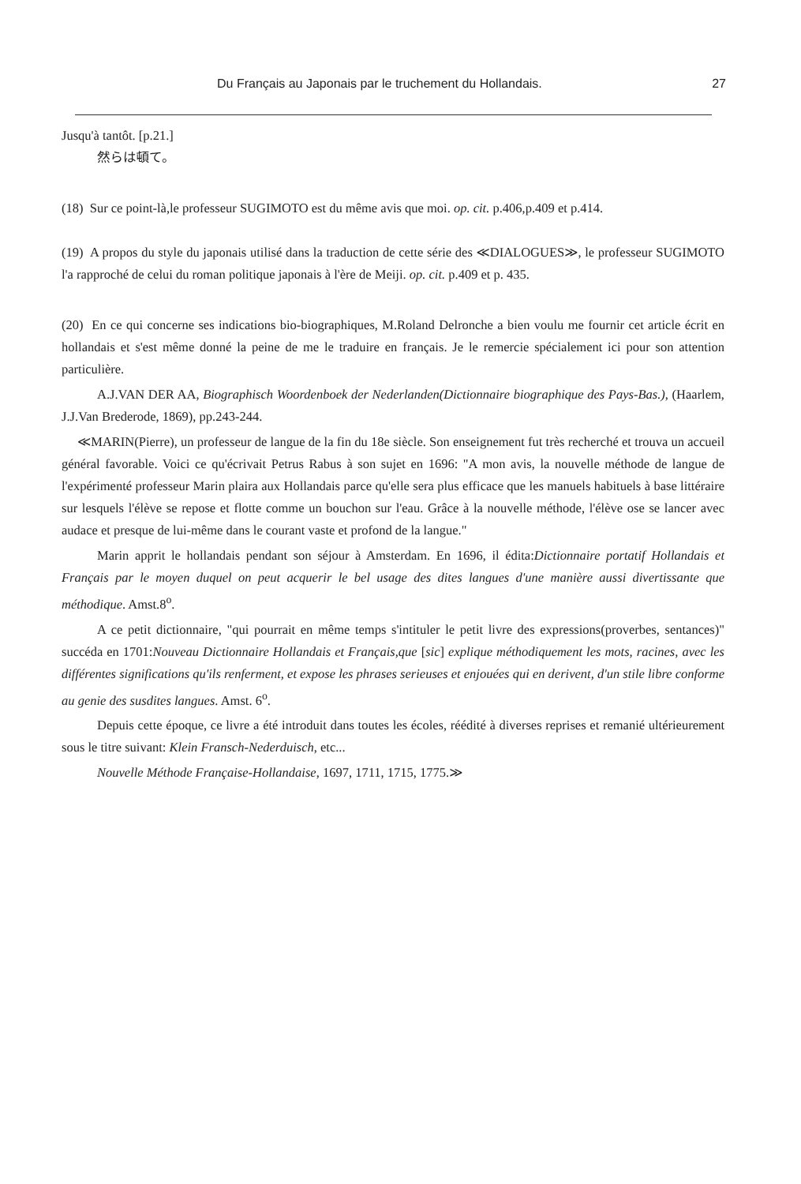Du Français au Japonais par le truchement du Hollandais. 27
Jusqu'à tantôt. [p.21.]
然らは頓て。
(18) Sur ce point-là,le professeur SUGIMOTO est du même avis que moi. op. cit. p.406,p.409 et p.414.
(19) A propos du style du japonais utilisé dans la traduction de cette série des ≪DIALOGUES≫, le professeur SUGIMOTO l'a rapproché de celui du roman politique japonais à l'ère de Meiji. op. cit. p.409 et p. 435.
(20) En ce qui concerne ses indications bio-biographiques, M.Roland Delronche a bien voulu me fournir cet article écrit en hollandais et s'est même donné la peine de me le traduire en français. Je le remercie spécialement ici pour son attention particulière.
A.J.VAN DER AA, Biographisch Woordenboek der Nederlanden(Dictionnaire biographique des Pays-Bas.), (Haarlem, J.J.Van Brederode, 1869), pp.243-244.
≪MARIN(Pierre), un professeur de langue de la fin du 18e siècle. Son enseignement fut très recherché et trouva un accueil général favorable. Voici ce qu'écrivait Petrus Rabus à son sujet en 1696: "A mon avis, la nouvelle méthode de langue de l'expérimenté professeur Marin plaira aux Hollandais parce qu'elle sera plus efficace que les manuels habituels à base littéraire sur lesquels l'élève se repose et flotte comme un bouchon sur l'eau. Grâce à la nouvelle méthode, l'élève ose se lancer avec audace et presque de lui-même dans le courant vaste et profond de la langue."
Marin apprit le hollandais pendant son séjour à Amsterdam. En 1696, il édita:Dictionnaire portatif Hollandais et Français par le moyen duquel on peut acquerir le bel usage des dites langues d'une manière aussi divertissante que méthodique. Amst.8<sup>o</sup>.
A ce petit dictionnaire, "qui pourrait en même temps s'intituler le petit livre des expressions(proverbes, sentances)" succéda en 1701:Nouveau Dictionnaire Hollandais et Français,que [sic] explique méthodiquement les mots, racines, avec les différentes significations qu'ils renferment, et expose les phrases serieuses et enjouées qui en derivent, d'un stile libre conforme au genie des susdites langues. Amst. 6<sup>o</sup>.
Depuis cette époque, ce livre a été introduit dans toutes les écoles, réédité à diverses reprises et remanié ultérieurement sous le titre suivant: Klein Fransch-Nederduisch, etc...
Nouvelle Méthode Française-Hollandaise, 1697, 1711, 1715, 1775.≫